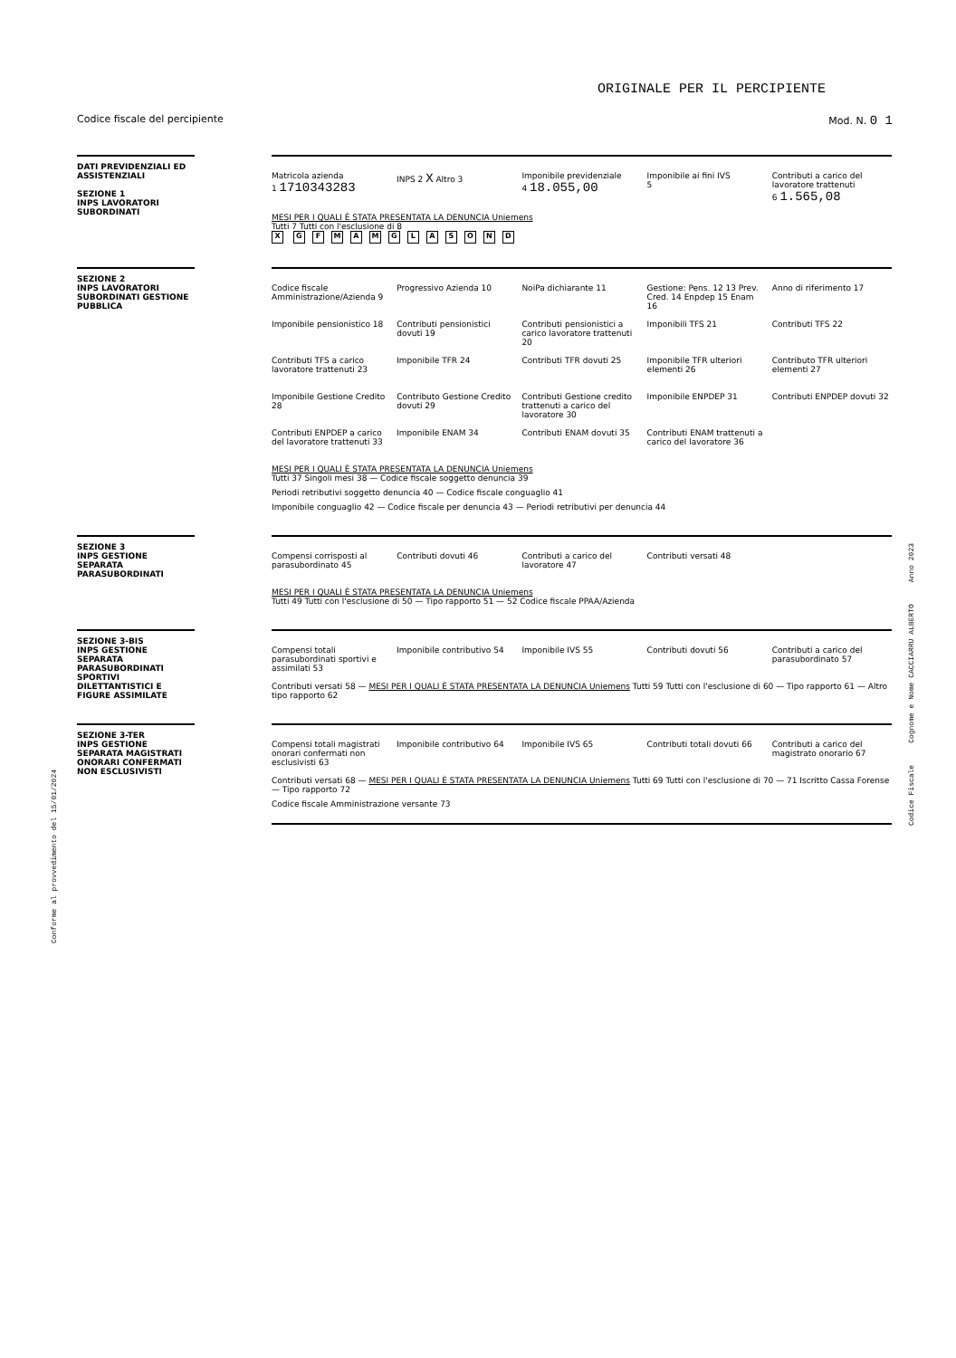ORIGINALE PER IL PERCIPIENTE
Codice fiscale del percipiente Mod. N. 0 1
DATI PREVIDENZIALI ED ASSISTENZIALI
SEZIONE 1
INPS LAVORATORI SUBORDINATI
Matricola azienda
1 1710343283
INPS 2 X Altro 3
Imponibile previdenziale
4 18.055,00
Imponibile ai fini IVS
5
Contributi a carico del lavoratore trattenuti
6 1.565,08
MESI PER I QUALI È STATA PRESENTATA LA DENUNCIA Uniemens
Tutti 7 Tutti con l'esclusione di 8
X GFMAMGLASOND
SEZIONE 2
INPS LAVORATORI SUBORDINATI GESTIONE PUBBLICA
Codice fiscale Amministrazione/Azienda 9
Progressivo Azienda 10
NoiPa dichiarante 11
Gestione: Pens. 12 13 Prev. Cred. 14 Enpdep 15 Enam 16
Anno di riferimento 17
Imponibile pensionistico 18
Contributi pensionistici dovuti 19
Contributi pensionistici a carico lavoratore trattenuti 20
Imponibili TFS 21
Contributi TFS 22
Contributi TFS a carico lavoratore trattenuti 23
Imponibile TFR 24
Contributi TFR dovuti 25
Imponibile TFR ulteriori elementi 26
Contributo TFR ulteriori elementi 27
Imponibile Gestione Credito 28
Contributo Gestione Credito dovuti 29
Contributi Gestione credito trattenuti a carico del lavoratore 30
Imponibile ENPDEP 31
Contributi ENPDEP dovuti 32
Contributi ENPDEP a carico del lavoratore trattenuti 33
Imponibile ENAM 34
Contributi ENAM dovuti 35
Contributi ENAM trattenuti a carico del lavoratore 36
MESI PER I QUALI È STATA PRESENTATA LA DENUNCIA Uniemens
Tutti 37 Singoli mesi 38 — Codice fiscale soggetto denuncia 39
Periodi retributivi soggetto denuncia 40 — Codice fiscale conguaglio 41
Imponibile conguaglio 42 — Codice fiscale per denuncia 43 — Periodi retributivi per denuncia 44
SEZIONE 3
INPS GESTIONE SEPARATA PARASUBORDINATI
Compensi corrisposti al parasubordinato 45
Contributi dovuti 46
Contributi a carico del lavoratore 47
Contributi versati 48
MESI PER I QUALI È STATA PRESENTATA LA DENUNCIA Uniemens
Tutti 49 Tutti con l'esclusione di 50 — Tipo rapporto 51 — 52 Codice fiscale PPAA/Azienda
SEZIONE 3-BIS
INPS GESTIONE SEPARATA PARASUBORDINATI SPORTIVI DILETTANTISTICI E FIGURE ASSIMILATE
Compensi totali parasubordinati sportivi e assimilati 53
Imponibile contributivo 54
Imponibile IVS 55
Contributi dovuti 56
Contributi a carico del parasubordinato 57
Contributi versati 58 — MESI PER I QUALI È STATA PRESENTATA LA DENUNCIA Uniemens Tutti 59 Tutti con l'esclusione di 60 — Tipo rapporto 61 — Altro tipo rapporto 62
SEZIONE 3-TER
INPS GESTIONE SEPARATA MAGISTRATI ONORARI CONFERMATI NON ESCLUSIVISTI
Compensi totali magistrati onorari confermati non esclusivisti 63
Imponibile contributivo 64
Imponibile IVS 65
Contributi totali dovuti 66
Contributi a carico del magistrato onorario 67
Contributi versati 68 — MESI PER I QUALI È STATA PRESENTATA LA DENUNCIA Uniemens Tutti 69 Tutti con l'esclusione di 70 — 71 Iscritto Cassa Forense — Tipo rapporto 72
Codice fiscale Amministrazione versante 73
Conforme al provvedimento del 15/01/2024
Codice Fiscale Cognome e Nome CACCIARRU ALBERTO Anno 2023